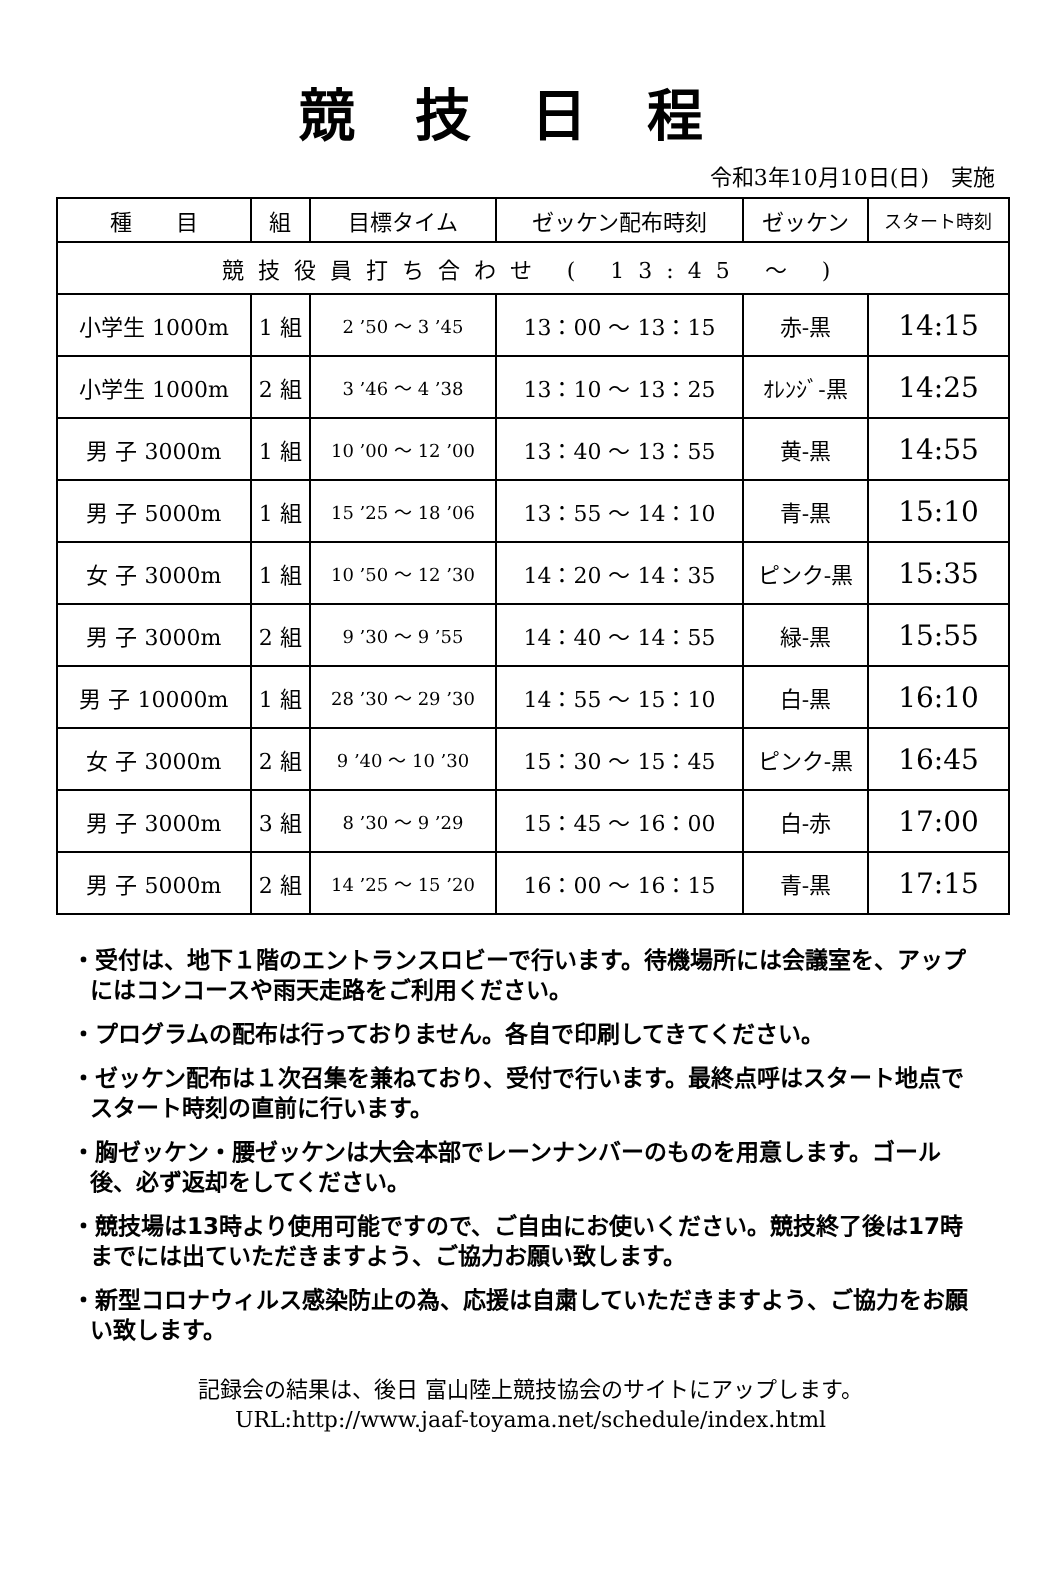競技日程
令和3年10月10日(日)　実施
| 種 目 | 組 | 目標タイム | ゼッケン配布時刻 | ゼッケン | スタート時刻 |
| --- | --- | --- | --- | --- | --- |
| 競技役員打ち合わせ ( 13:45 ～ ) | | | | | |
| 小学生 1000m | 1 組 | 2 ’50 ～ 3 ’45 | 13：00 ～ 13：15 | 赤-黒 | 14:15 |
| 小学生 1000m | 2 組 | 3 ’46 ～ 4 ’38 | 13：10 ～ 13：25 | ｵﾚﾝｼﾞ-黒 | 14:25 |
| 男 子 3000m | 1 組 | 10 ’00 ～ 12 ’00 | 13：40 ～ 13：55 | 黄-黒 | 14:55 |
| 男 子 5000m | 1 組 | 15 ’25 ～ 18 ’06 | 13：55 ～ 14：10 | 青-黒 | 15:10 |
| 女 子 3000m | 1 組 | 10 ’50 ～ 12 ’30 | 14：20 ～ 14：35 | ピンク-黒 | 15:35 |
| 男 子 3000m | 2 組 | 9 ’30 ～ 9 ’55 | 14：40 ～ 14：55 | 緑-黒 | 15:55 |
| 男 子 10000m | 1 組 | 28 ’30 ～ 29 ’30 | 14：55 ～ 15：10 | 白-黒 | 16:10 |
| 女 子 3000m | 2 組 | 9 ’40 ～ 10 ’30 | 15：30 ～ 15：45 | ピンク-黒 | 16:45 |
| 男 子 3000m | 3 組 | 8 ’30 ～ 9 ’29 | 15：45 ～ 16：00 | 白-赤 | 17:00 |
| 男 子 5000m | 2 組 | 14 ’25 ～ 15 ’20 | 16：00 ～ 16：15 | 青-黒 | 17:15 |
・受付は、地下１階のエントランスロビーで行います。待機場所には会議室を、アップにはコンコースや雨天走路をご利用ください。
・プログラムの配布は行っておりません。各自で印刷してきてください。
・ゼッケン配布は１次召集を兼ねており、受付で行います。最終点呼はスタート地点でスタート時刻の直前に行います。
・胸ゼッケン・腰ゼッケンは大会本部でレーンナンバーのものを用意します。ゴール後、必ず返却をしてください。
・競技場は13時より使用可能ですので、ご自由にお使いください。競技終了後は17時までには出ていただきますよう、ご協力お願い致します。
・新型コロナウィルス感染防止の為、応援は自粛していただきますよう、ご協力をお願い致します。
記録会の結果は、後日 富山陸上競技協会のサイトにアップします。
URL:http://www.jaaf-toyama.net/schedule/index.html